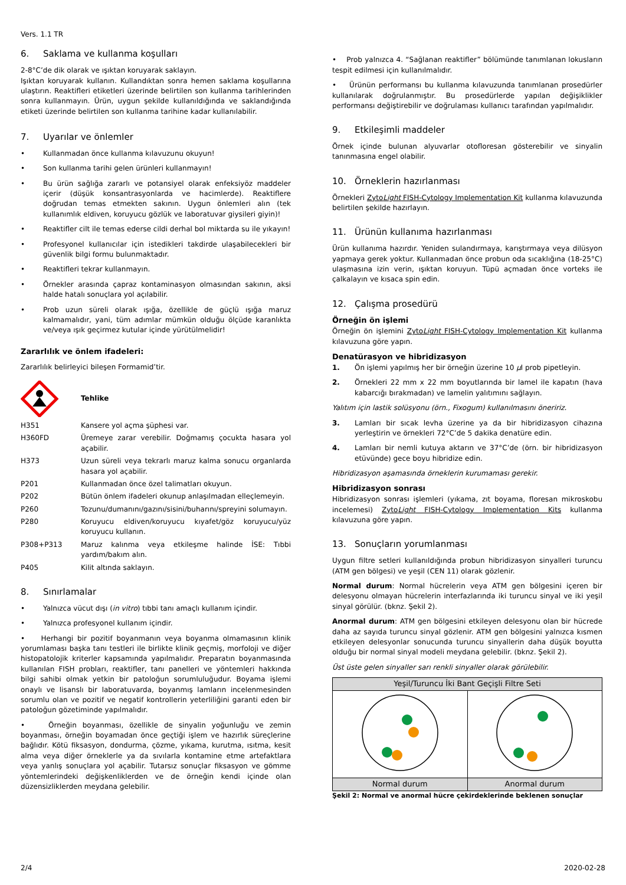Vers. 1.1 TR
6. Saklama ve kullanma koşulları
2-8°C’de dik olarak ve ışıktan koruyarak saklayın.
Işıktan koruyarak kullanın. Kullandıktan sonra hemen saklama koşullarına ulaştırın. Reaktifleri etiketleri üzerinde belirtilen son kullanma tarihlerinden sonra kullanmayın. Ürün, uygun şekilde kullanıldığında ve saklandığında etiketi üzerinde belirtilen son kullanma tarihine kadar kullanılabilir.
7. Uyarılar ve önlemler
• Kullanmadan önce kullanma kılavuzunu okuyun!
• Son kullanma tarihi gelen ürünleri kullanmayın!
• Bu ürün sağlığa zararlı ve potansiyel olarak enfeksiyöz maddeler içerir (düşük konsantrasyonlarda ve hacimlerde). Reaktiflere doğrudan temas etmekten sakının. Uygun önlemleri alın (tek kullanımlık eldiven, koruyucu gözlük ve laboratuvar giysileri giyin)!
• Reaktifler cilt ile temas ederse cildi derhal bol miktarda su ile yıkayın!
• Profesyonel kullanıcılar için istedikleri takdirde ulaşabilecekleri bir güvenlik bilgi formu bulunmaktadır.
• Reaktifleri tekrar kullanmayın.
• Örnekler arasında çapraz kontaminasyon olmasından sakının, aksi halde hatalı sonuçlara yol açılabilir.
• Prob uzun süreli olarak ışığa, özellikle de güçlü ışığa maruz kalmamalıdır, yani, tüm adımlar mümkün olduğu ölçüde karanlıkta ve/veya ışık geçirmez kutular içinde yürütülmelidir!
Zararlılık ve önlem ifadeleri:
Zararlılık belirleyici bileşen Formamid’tir.
Tehlike
| H351 | Kansere yol açma şüphesi var. |
| H360FD | Üremeye zarar verebilir. Doğmamış çocukta hasara yol açabilir. |
| H373 | Uzun süreli veya tekrarlı maruz kalma sonucu organlarda hasara yol açabilir. |
| P201 | Kullanmadan önce özel talimatları okuyun. |
| P202 | Bütün önlem ifadeleri okunup anlaşılmadan elleçlemeyin. |
| P260 | Tozunu/dumanını/gazını/sisini/buharını/spreyini solumayın. |
| P280 | Koruyucu eldiven/koruyucu kıyafet/göz koruyucu/yüz koruyucu kullanın. |
| P308+P313 | Maruz kalınma veya etkileşme halinde İSE: Tıbbi yardım/bakım alın. |
| P405 | Kilit altında saklayın. |
8. Sınırlamalar
• Yalnızca vücut dışı (in vitro) tıbbi tanı amaçlı kullanım içindir.
• Yalnızca profesyonel kullanım içindir.
• Herhangi bir pozitif boyanmanın veya boyanma olmamasının klinik yorumlaması başka tanı testleri ile birlikte klinik geçmiş, morfoloji ve diğer histopatolojik kriterler kapsamında yapılmalıdır. Preparatın boyanmasında kullanılan FISH probları, reaktifler, tanı panelleri ve yöntemleri hakkında bilgi sahibi olmak yetkin bir patoloğun sorumluluğudur. Boyama işlemi onaylı ve lisanslı bir laboratuvarda, boyanmış lamların incelenmesinden sorumlu olan ve pozitif ve negatif kontrollerin yeterliliğini garanti eden bir patoloğun gözetiminde yapılmalıdır.
• Örneğin boyanması, özellikle de sinyalin yoğunluğu ve zemin boyanması, örneğin boyamadan önce geçtiği işlem ve hazırlık süreçlerine bağlıdır. Kötü fiksasyon, dondurma, çözme, yıkama, kurutma, ısıtma, kesit alma veya diğer örneklerle ya da sıvılarla kontamine etme artefaktlara veya yanlış sonuçlara yol açabilir. Tutarsız sonuçlar fiksasyon ve gömme yöntemlerindeki değişkenliklerden ve de örneğin kendi içinde olan düzensizliklerden meydana gelebilir.
• Prob yalnızca 4. “Sağlanan reaktifler” bölümünde tanımlanan lokusların tespit edilmesi için kullanılmalıdır.
• Ürünün performansı bu kullanma kılavuzunda tanımlanan prosedürler kullanılarak doğrulanmıştır. Bu prosedürlerde yapılan değişiklikler performansı değiştirebilir ve doğrulaması kullanıcı tarafından yapılmalıdır.
9. Etkileşimli maddeler
Örnek içinde bulunan alyuvarlar otofloresan gösterebilir ve sinyalin tanınmasına engel olabilir.
10. Örneklerin hazırlanması
Örnekleri ZytoLight FISH-Cytology Implementation Kit kullanma kılavuzunda belirtilen şekilde hazırlayın.
11. Ürünün kullanıma hazırlanması
Ürün kullanıma hazırdır. Yeniden sulandırmaya, karıştırmaya veya dilüsyon yapmaya gerek yoktur. Kullanmadan önce probun oda sıcaklığına (18-25°C) ulaşmasına izin verin, ışıktan koruyun. Tüpü açmadan önce vorteks ile çalkalayın ve kısaca spin edin.
12. Çalışma prosedürü
Örneğin ön işlemi
Örneğin ön işlemini ZytoLight FISH-Cytology Implementation Kit kullanma kılavuzuna göre yapın.
Denatürasyon ve hibridizasyon
1. Ön işlemi yapılmış her bir örneğin üzerine 10 µl prob pipetleyin.
2. Örnekleri 22 mm x 22 mm boyutlarında bir lamel ile kapatın (hava kabarcığı bırakmadan) ve lamelin yalıtımını sağlayın.
Yalıtım için lastik solüsyonu (örn., Fixogum) kullanılmasını öneririz.
3. Lamları bir sıcak levha üzerine ya da bir hibridizasyon cihazına yerleştirin ve örnekleri 72°C’de 5 dakika denatüre edin.
4. Lamları bir nemli kutuya aktarın ve 37°C’de (örn. bir hibridizasyon etüvünde) gece boyu hibridize edin.
Hibridizasyon aşamasında örneklerin kurumaması gerekir.
Hibridizasyon sonrası
Hibridizasyon sonrası işlemleri (yıkama, zıt boyama, floresan mikroskobu incelemesi) ZytoLight FISH-Cytology Implementation Kits kullanma kılavuzuna göre yapın.
13. Sonuçların yorumlanması
Uygun filtre setleri kullanıldığında probun hibridizasyon sinyalleri turuncu (ATM gen bölgesi) ve yeşil (CEN 11) olarak gözlenir.
Normal durum: Normal hücrelerin veya ATM gen bölgesini içeren bir delesyonu olmayan hücrelerin interfazlarında iki turuncu sinyal ve iki yeşil sinyal görülür. (bknz. Şekil 2).
Anormal durum: ATM gen bölgesini etkileyen delesyonu olan bir hücrede daha az sayıda turuncu sinyal gözlenir. ATM gen bölgesini yalnızca kısmen etkileyen delesyonlar sonucunda turuncu sinyallerin daha düşük boyutta olduğu bir normal sinyal modeli meydana gelebilir. (bknz. Şekil 2).
Üst üste gelen sinyaller sarı renkli sinyaller olarak görülebilir.
| Yeşil/Turuncu İki Bant Geçişli Filtre Seti | |
| Normal durum | Anormal durum |
Şekil 2: Normal ve anormal hücre çekirdeklerinde beklenen sonuçlar
2/4 2020-02-28